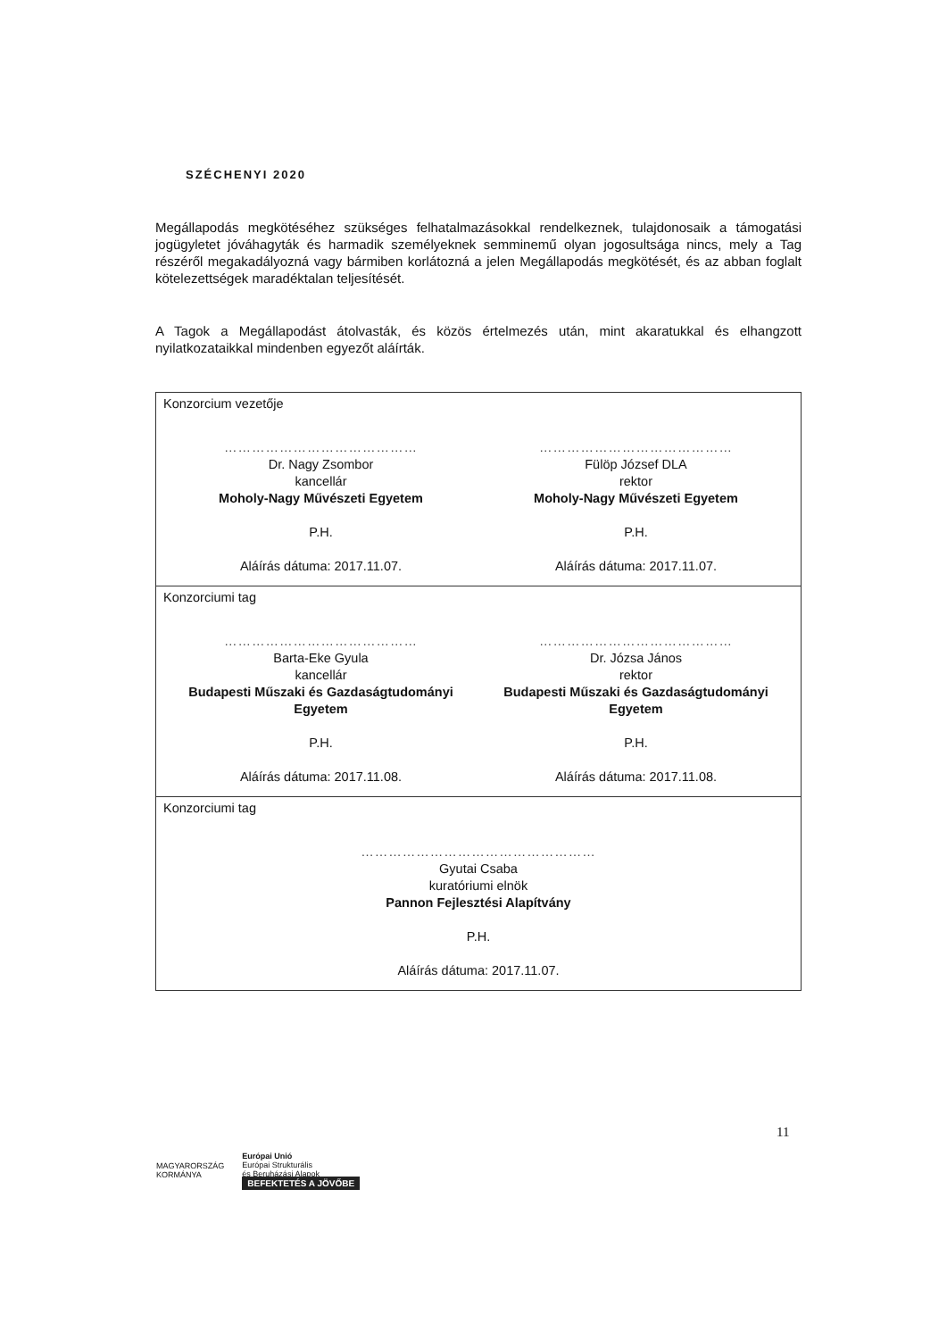SZÉCHENYI 2020
Megállapodás megkötéséhez szükséges felhatalmazásokkal rendelkeznek, tulajdonosaik a támogatási jogügyletet jóváhagyták és harmadik személyeknek semminemű olyan jogosultsága nincs, mely a Tag részéről megakadályozná vagy bármiben korlátozná a jelen Megállapodás megkötését, és az abban foglalt kötelezettségek maradéktalan teljesítését.
A Tagok a Megállapodást átolvasták, és közös értelmezés után, mint akaratukkal és elhangzott nyilatkozataikkal mindenben egyezőt aláírták.
| Konzorcium vezetője …………………………………… Dr. Nagy Zsombor kancellár Moholy-Nagy Művészeti Egyetem P.H. Aláírás dátuma: 2017.11.07. …………………………………… Fülöp József DLA rektor Moholy-Nagy Művészeti Egyetem P.H. Aláírás dátuma: 2017.11.07. |
| Konzorciumi tag …………………………………… Barta-Eke Gyula kancellár Budapesti Műszaki és Gazdaságtudományi Egyetem P.H. Aláírás dátuma: 2017.11.08. …………………………………… Dr. Józsa János rektor Budapesti Műszaki és Gazdaságtudományi Egyetem P.H. Aláírás dátuma: 2017.11.08. |
| Konzorciumi tag …………………………………………… Gyutai Csaba kuratóriumi elnök Pannon Fejlesztési Alapítvány P.H. Aláírás dátuma: 2017.11.07. |
11
MAGYARORSZÁG
KORMÁNYA
Európai Unió
Európai Strukturális
és Beruházási Alapok
BEFEKTETÉS A JÖVŐBE